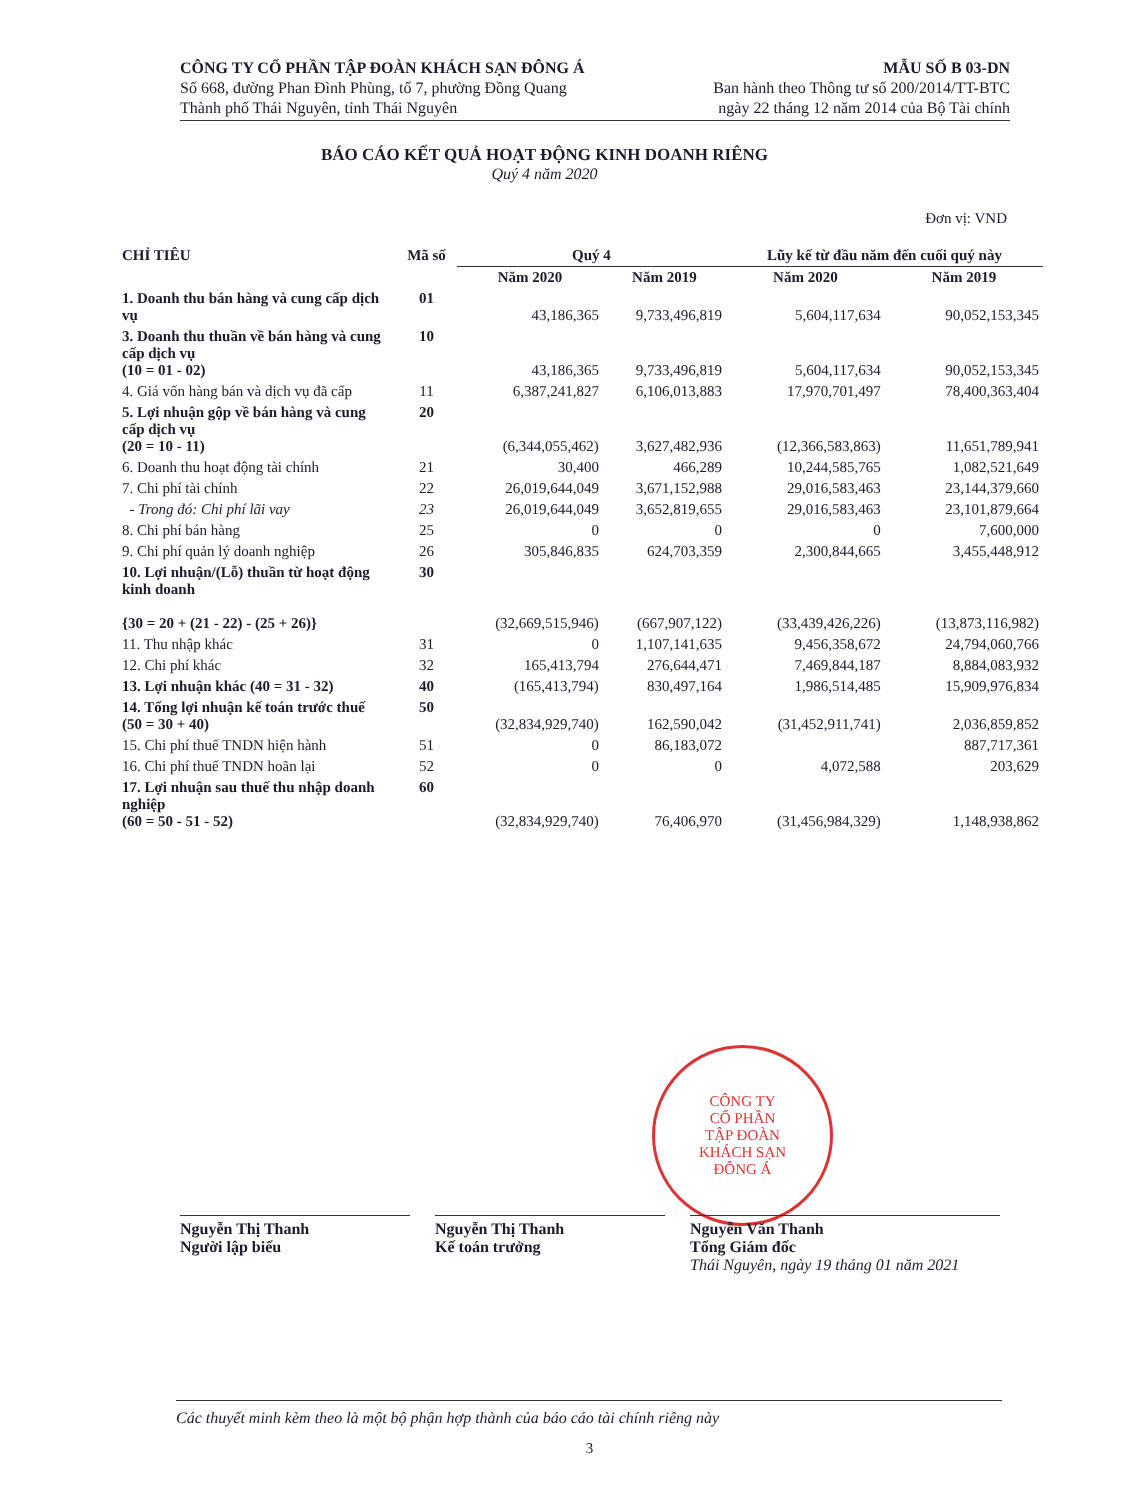CÔNG TY CỔ PHẦN TẬP ĐOÀN KHÁCH SẠN ĐÔNG Á
Số 668, đường Phan Đình Phùng, tổ 7, phường Đồng Quang
Thành phố Thái Nguyên, tỉnh Thái Nguyên
MẪU SỐ B 03-DN
Ban hành theo Thông tư số 200/2014/TT-BTC
ngày 22 tháng 12 năm 2014 của Bộ Tài chính
BÁO CÁO KẾT QUẢ HOẠT ĐỘNG KINH DOANH RIÊNG
Quý 4 năm 2020
Đơn vị: VND
| CHỈ TIÊU | Mã số | Quý 4 | | Lũy kế từ đầu năm đến cuối quý này | |
| --- | --- | --- | --- | --- | --- |
| | | Năm 2020 | Năm 2019 | Năm 2020 | Năm 2019 |
| 1. Doanh thu bán hàng và cung cấp dịch vụ | 01 | 43,186,365 | 9,733,496,819 | 5,604,117,634 | 90,052,153,345 |
| 3. Doanh thu thuần về bán hàng và cung cấp dịch vụ (10 = 01 - 02) | 10 | 43,186,365 | 9,733,496,819 | 5,604,117,634 | 90,052,153,345 |
| 4. Giá vốn hàng bán và dịch vụ đã cấp | 11 | 6,387,241,827 | 6,106,013,883 | 17,970,701,497 | 78,400,363,404 |
| 5. Lợi nhuận gộp về bán hàng và cung cấp dịch vụ (20 = 10 - 11) | 20 | (6,344,055,462) | 3,627,482,936 | (12,366,583,863) | 11,651,789,941 |
| 6. Doanh thu hoạt động tài chính | 21 | 30,400 | 466,289 | 10,244,585,765 | 1,082,521,649 |
| 7. Chi phí tài chính | 22 | 26,019,644,049 | 3,671,152,988 | 29,016,583,463 | 23,144,379,660 |
| - Trong đó: Chi phí lãi vay | 23 | 26,019,644,049 | 3,652,819,655 | 29,016,583,463 | 23,101,879,664 |
| 8. Chi phí bán hàng | 25 | 0 | 0 | 0 | 7,600,000 |
| 9. Chi phí quản lý doanh nghiệp | 26 | 305,846,835 | 624,703,359 | 2,300,844,665 | 3,455,448,912 |
| 10. Lợi nhuận/(Lỗ) thuần từ hoạt động kinh doanh {30 = 20 + (21 - 22) - (25 + 26)} | 30 | (32,669,515,946) | (667,907,122) | (33,439,426,226) | (13,873,116,982) |
| 11. Thu nhập khác | 31 | 0 | 1,107,141,635 | 9,456,358,672 | 24,794,060,766 |
| 12. Chi phí khác | 32 | 165,413,794 | 276,644,471 | 7,469,844,187 | 8,884,083,932 |
| 13. Lợi nhuận khác (40 = 31 - 32) | 40 | (165,413,794) | 830,497,164 | 1,986,514,485 | 15,909,976,834 |
| 14. Tổng lợi nhuận kế toán trước thuế (50 = 30 + 40) | 50 | (32,834,929,740) | 162,590,042 | (31,452,911,741) | 2,036,859,852 |
| 15. Chi phí thuế TNDN hiện hành | 51 | 0 | 86,183,072 | | 887,717,361 |
| 16. Chi phí thuế TNDN hoãn lại | 52 | 0 | 0 | 4,072,588 | 203,629 |
| 17. Lợi nhuận sau thuế thu nhập doanh nghiệp (60 = 50 - 51 - 52) | 60 | (32,834,929,740) | 76,406,970 | (31,456,984,329) | 1,148,938,862 |
CÔNG TY
CỔ PHẦN
TẬP ĐOÀN
KHÁCH SẠN
ĐÔNG Á
Nguyễn Thị Thanh
Người lập biểu
Nguyễn Thị Thanh
Kế toán trưởng
Nguyễn Văn Thanh
Tổng Giám đốc
Thái Nguyên, ngày 19 tháng 01 năm 2021
Các thuyết minh kèm theo là một bộ phận hợp thành của báo cáo tài chính riêng này
3